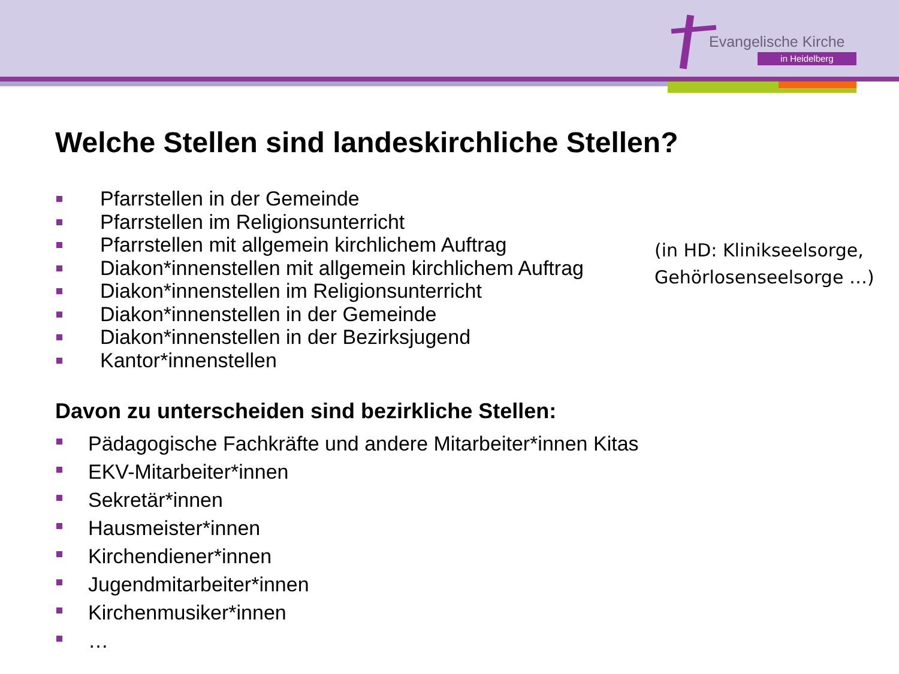Evangelische Kirche
in Heidelberg
Welche Stellen sind landeskirchliche Stellen?
Pfarrstellen in der Gemeinde
Pfarrstellen im Religionsunterricht
Pfarrstellen mit allgemein kirchlichem Auftrag
Diakon*innenstellen mit allgemein kirchlichem Auftrag
Diakon*innenstellen im Religionsunterricht
Diakon*innenstellen in der Gemeinde
Diakon*innenstellen in der Bezirksjugend
Kantor*innenstellen
(in HD: Klinikseelsorge,
Gehörlosenseelsorge …)
Davon zu unterscheiden sind bezirkliche Stellen:
Pädagogische Fachkräfte und andere Mitarbeiter*innen Kitas
EKV-Mitarbeiter*innen
Sekretär*innen
Hausmeister*innen
Kirchendiener*innen
Jugendmitarbeiter*innen
Kirchenmusiker*innen
…